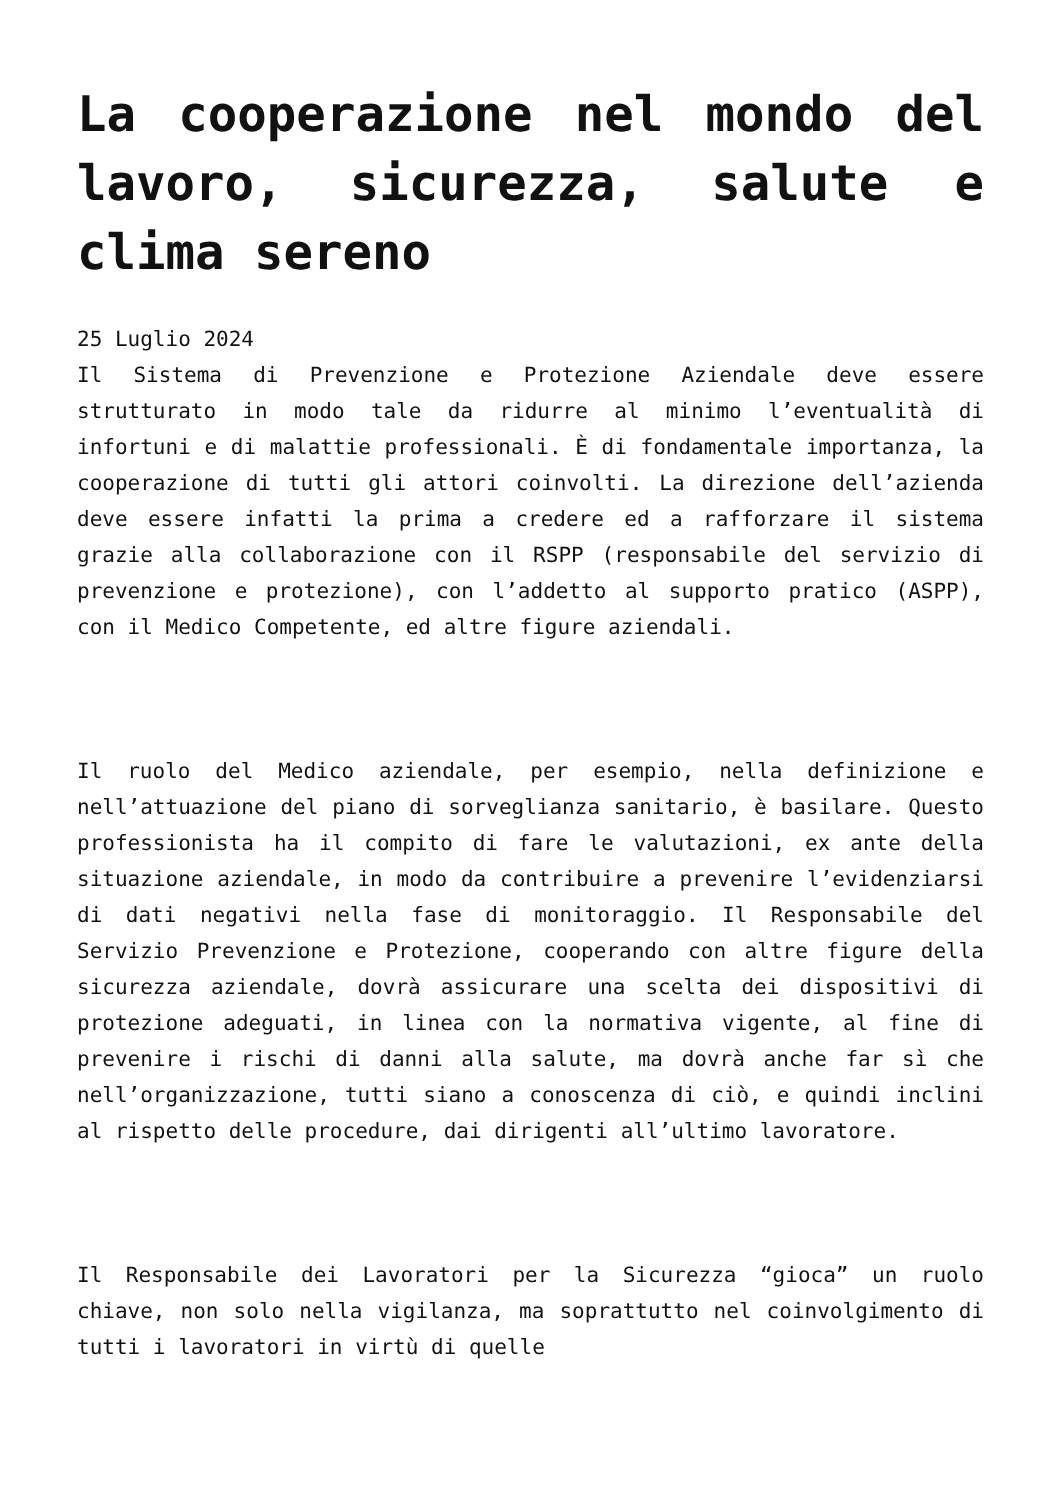La cooperazione nel mondo del lavoro, sicurezza, salute e clima sereno
25 Luglio 2024
Il Sistema di Prevenzione e Protezione Aziendale deve essere strutturato in modo tale da ridurre al minimo l’eventualità di infortuni e di malattie professionali. È di fondamentale importanza, la cooperazione di tutti gli attori coinvolti. La direzione dell’azienda deve essere infatti la prima a credere ed a rafforzare il sistema grazie alla collaborazione con il RSPP (responsabile del servizio di prevenzione e protezione), con l’addetto al supporto pratico (ASPP), con il Medico Competente, ed altre figure aziendali.
Il ruolo del Medico aziendale, per esempio, nella definizione e nell’attuazione del piano di sorveglianza sanitario, è basilare. Questo professionista ha il compito di fare le valutazioni, ex ante della situazione aziendale, in modo da contribuire a prevenire l’evidenziarsi di dati negativi nella fase di monitoraggio. Il Responsabile del Servizio Prevenzione e Protezione, cooperando con altre figure della sicurezza aziendale, dovrà assicurare una scelta dei dispositivi di protezione adeguati, in linea con la normativa vigente, al fine di prevenire i rischi di danni alla salute, ma dovrà anche far sì che nell’organizzazione, tutti siano a conoscenza di ciò, e quindi inclini al rispetto delle procedure, dai dirigenti all’ultimo lavoratore.
Il Responsabile dei Lavoratori per la Sicurezza “gioca” un ruolo chiave, non solo nella vigilanza, ma soprattutto nel coinvolgimento di tutti i lavoratori in virtù di quelle